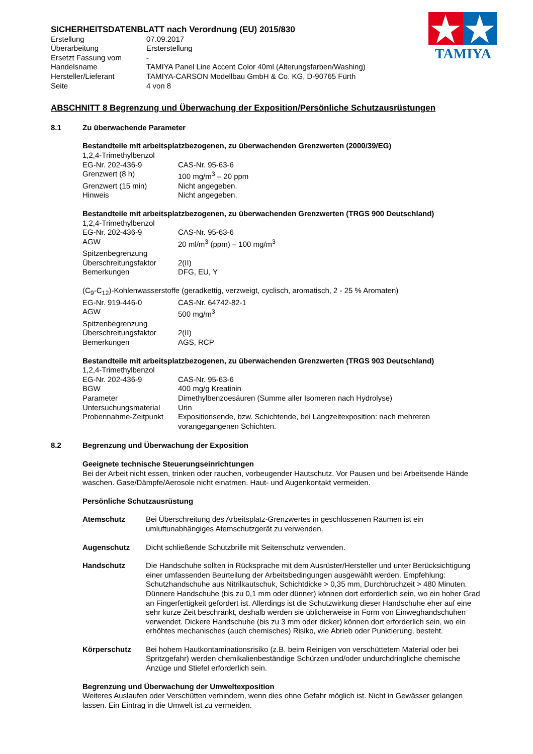TAMIYA
SICHERHEITSDATENBLATT nach Verordnung (EU) 2015/830
Erstellung 07.09.2017 Überarbeitung Ersterstellung Ersetzt Fassung vom - Handelsname TAMIYA Panel Line Accent Color 40ml (Alterungsfarben/Washing) Hersteller/Lieferant TAMIYA-CARSON Modellbau GmbH & Co. KG, D-90765 Fürth Seite 4 von 8
ABSCHNITT 8 Begrenzung und Überwachung der Exposition/Persönliche Schutzausrüstungen
8.1 Zu überwachende Parameter
Bestandteile mit arbeitsplatzbezogenen, zu überwachenden Grenzwerten (2000/39/EG)
1,2,4-Trimethylbenzol
EG-Nr. 202-436-9 CAS-Nr. 95-63-6 Grenzwert (8 h) 100 mg/m<sup>3</sup> – 20 ppm Grenzwert (15 min) Nicht angegeben. Hinweis Nicht angegeben.
Bestandteile mit arbeitsplatzbezogenen, zu überwachenden Grenzwerten (TRGS 900 Deutschland)
1,2,4-Trimethylbenzol
EG-Nr. 202-436-9 CAS-Nr. 95-63-6 AGW 20 ml/m<sup>3</sup> (ppm) – 100 mg/m<sup>3</sup> Spitzenbegrenzung Überschreitungsfaktor 2(II) Bemerkungen DFG, EU, Y
(C<sub>9</sub>-C<sub>12</sub>)-Kohlenwasserstoffe (geradkettig, verzweigt, cyclisch, aromatisch, 2 - 25 % Aromaten)
EG-Nr. 919-446-0 CAS-Nr. 64742-82-1 AGW 500 mg/m<sup>3</sup> Spitzenbegrenzung Überschreitungsfaktor 2(II) Bemerkungen AGS, RCP
Bestandteile mit arbeitsplatzbezogenen, zu überwachenden Grenzwerten (TRGS 903 Deutschland)
1,2,4-Trimethylbenzol
EG-Nr. 202-436-9 CAS-Nr. 95-63-6 BGW 400 mg/g Kreatinin Parameter Dimethylbenzoesäuren (Summe aller Isomeren nach Hydrolyse) Untersuchungsmaterial Urin Probennahme-Zeitpunkt Expositionsende, bzw. Schichtende, bei Langzeitexposition: nach mehreren vorangegangenen Schichten.
8.2 Begrenzung und Überwachung der Exposition
Geeignete technische Steuerungseinrichtungen
Bei der Arbeit nicht essen, trinken oder rauchen, vorbeugender Hautschutz. Vor Pausen und bei Arbeitsende Hände waschen. Gase/Dämpfe/Aerosole nicht einatmen. Haut- und Augenkontakt vermeiden.
Persönliche Schutzausrüstung
Atemschutz Bei Überschreitung des Arbeitsplatz-Grenzwertes in geschlossenen Räumen ist ein umluftunabhängiges Atemschutzgerät zu verwenden.
Augenschutz Dicht schließende Schutzbrille mit Seitenschutz verwenden.
Handschutz Die Handschuhe sollten in Rücksprache mit dem Ausrüster/Hersteller und unter Berücksichtigung einer umfassenden Beurteilung der Arbeitsbedingungen ausgewählt werden. Empfehlung: Schutzhandschuhe aus Nitrilkautschuk, Schichtdicke > 0,35 mm, Durchbruchzeit > 480 Minuten.
Dünnere Handschuhe (bis zu 0,1 mm oder dünner) können dort erforderlich sein, wo ein hoher Grad an Fingerfertigkeit gefordert ist. Allerdings ist die Schutzwirkung dieser Handschuhe eher auf eine sehr kurze Zeit beschränkt, deshalb werden sie üblicherweise in Form von Einweghandschuhen verwendet. Dickere Handschuhe (bis zu 3 mm oder dicker) können dort erforderlich sein, wo ein erhöhtes mechanisches (auch chemisches) Risiko, wie Abrieb oder Punktierung, besteht.
Körperschutz Bei hohem Hautkontaminationsrisiko (z.B. beim Reinigen von verschüttetem Material oder bei Spritzgefahr) werden chemikalienbeständige Schürzen und/oder undurchdringliche chemische Anzüge und Stiefel erforderlich sein.
Begrenzung und Überwachung der Umweltexposition
Weiteres Auslaufen oder Verschütten verhindern, wenn dies ohne Gefahr möglich ist. Nicht in Gewässer gelangen lassen. Ein Eintrag in die Umwelt ist zu vermeiden.